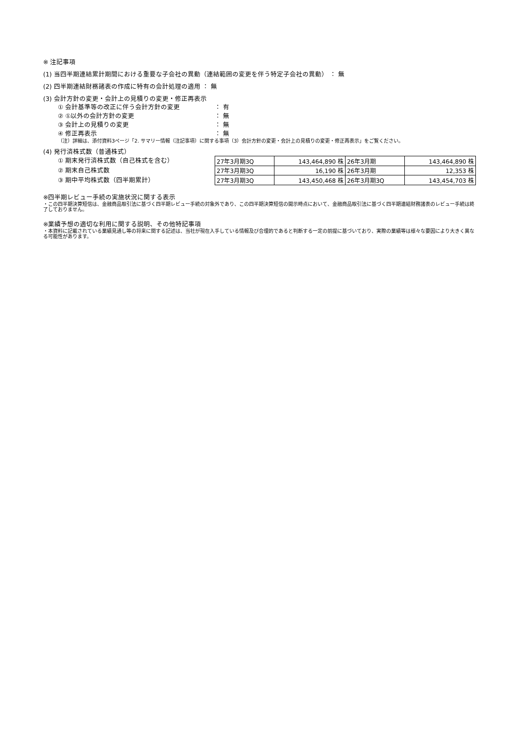※ 注記事項
(1) 当四半期連結累計期間における重要な子会社の異動（連結範囲の変更を伴う特定子会社の異動） ： 無
(2) 四半期連結財務諸表の作成に特有の会計処理の適用 ： 無
(3) 会計方針の変更・会計上の見積りの変更・修正再表示
① 会計基準等の改正に伴う会計方針の変更 ： 有
② ①以外の会計方針の変更 ： 無
③ 会計上の見積りの変更 ： 無
④ 修正再表示 ： 無
（注）詳細は、添付資料3ページ「2. サマリー情報（注記事項）に関する事項（3）会計方針の変更・会計上の見積りの変更・修正再表示」をご覧ください。
(4) 発行済株式数（普通株式）
① 期末発行済株式数（自己株式を含む）
② 期末自己株式数
③ 期中平均株式数（四半期累計）
| 27年3月期3Q | 143,464,890 株 | 26年3月期 | 143,464,890 株 |
| 27年3月期3Q | 16,190 株 | 26年3月期 | 12,353 株 |
| 27年3月期3Q | 143,450,468 株 | 26年3月期3Q | 143,454,703 株 |
※四半期レビュー手続の実施状況に関する表示
・この四半期決算短信は、金融商品取引法に基づく四半期レビュー手続の対象外であり、この四半期決算短信の開示時点において、金融商品取引法に基づく四半期連結財務諸表のレビュー手続は終了しておりません。
※業績予想の適切な利用に関する説明、その他特記事項
・本資料に記載されている業績見通し等の将来に関する記述は、当社が現在入手している情報及び合理的であると判断する一定の前提に基づいており、実際の業績等は様々な要因により大きく異なる可能性があります。